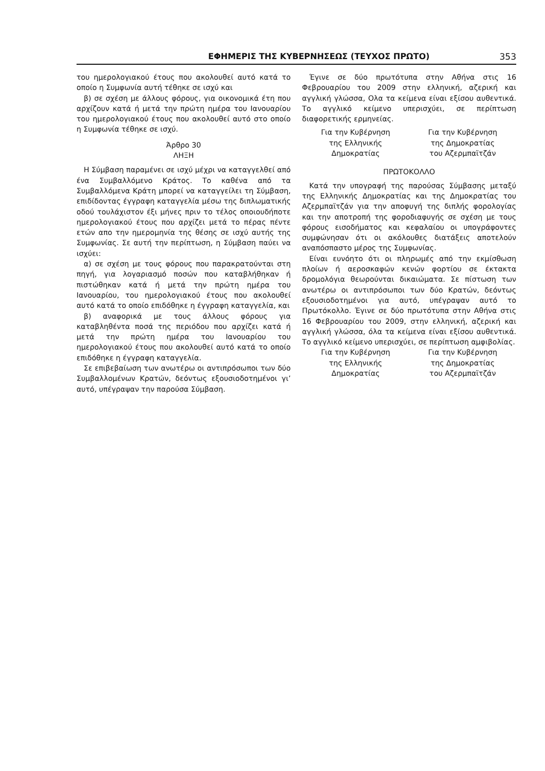ΕΦΗΜΕΡΙΣ ΤΗΣ ΚΥΒΕΡΝΗΣΕΩΣ (ΤΕΥΧΟΣ ΠΡΩΤΟ) 353
του ημερολογιακού έτους που ακολουθεί αυτό κατά το οποίο η Συμφωνία αυτή τέθηκε σε ισχύ και
β) σε σχέση με άλλους φόρους, για οικονομικά έτη που αρχίζουν κατά ή μετά την πρώτη ημέρα του Ιανουαρίου του ημερολογιακού έτους που ακολουθεί αυτό στο οποίο η Συμφωνία τέθηκε σε ισχύ.
Άρθρο 30
ΛΗΞΗ
Η Σύμβαση παραμένει σε ισχύ μέχρι να καταγγελθεί από ένα Συμβαλλόμενο Κράτος. Το καθένα από τα Συμβαλλόμενα Κράτη μπορεί να καταγγείλει τη Σύμβαση, επιδίδοντας έγγραφη καταγγελία μέσω της διπλωματικής οδού τουλάχιστον έξι μήνες πριν το τέλος οποιουδήποτε ημερολογιακού έτους που αρχίζει μετά το πέρας πέντε ετών απο την ημερομηνία της θέσης σε ισχύ αυτής της Συμφωνίας. Σε αυτή την περίπτωση, η Σύμβαση παύει να ισχύει:
α) σε σχέση με τους φόρους που παρακρατούνται στη πηγή, για λογαριασμό ποσών που καταβλήθηκαν ή πιστώθηκαν κατά ή μετά την πρώτη ημέρα του Ιανουαρίου, του ημερολογιακού έτους που ακολουθεί αυτό κατά το οποίο επιδόθηκε η έγγραφη καταγγελία, και
β) αναφορικά με τους άλλους φόρους για καταβληθέντα ποσά της περιόδου που αρχίζει κατά ή μετά την πρώτη ημέρα του Ιανουαρίου του ημερολογιακού έτους που ακολουθεί αυτό κατά το οποίο επιδόθηκε η έγγραφη καταγγελία.
Σε επιβεβαίωση των ανωτέρω οι αντιπρόσωποι των δύο Συμβαλλομένων Κρατών, δεόντως εξουσιοδοτημένοι γι’ αυτό, υπέγραψαν την παρούσα Σύμβαση.
Έγινε σε δύο πρωτότυπα στην Αθήνα στις 16 Φεβρουαρίου του 2009 στην ελληνική, αζερική και αγγλική γλώσσα, Ολα τα κείμενα είναι εξίσου αυθεντικά. Το αγγλικό κείμενο υπερισχύει, σε περίπτωση διαφορετικής ερμηνείας.
Για την Κυβέρνηση
της Ελληνικής
Δημοκρατίας
Για την Κυβέρνηση
της Δημοκρατίας
του Αζερμπαϊτζάν
ΠΡΩΤΟΚΟΛΛΟ
Κατά την υπογραφή της παρούσας Σύμβασης μεταξύ της Ελληνικής Δημοκρατίας και της Δημοκρατίας του Αζερμπαϊτζάν για την αποφυγή της διπλής φορολογίας και την αποτροπή της φοροδιαφυγής σε σχέση με τους φόρους εισοδήματος και κεφαλαίου οι υπογράφοντες συμφώνησαν ότι οι ακόλουθες διατάξεις αποτελούν αναπόσπαστο μέρος της Συμφωνίας.
Είναι ευνόητο ότι οι πληρωμές από την εκμίσθωση πλοίων ή αεροσκαφών κενών φορτίου σε έκτακτα δρομολόγια θεωρούνται δικαιώματα. Σε πίστωση των ανωτέρω οι αντιπρόσωποι των δύο Κρατών, δεόντως εξουσιοδοτημένοι για αυτό, υπέγραψαν αυτό το Πρωτόκολλο. Έγινε σε δύο πρωτότυπα στην Αθήνα στις 16 Φεβρουαρίου του 2009, στην ελληνική, αζερική και αγγλική γλώσσα, όλα τα κείμενα είναι εξίσου αυθεντικά. Το αγγλικό κείμενο υπερισχύει, σε περίπτωση αμφιβολίας.
Για την Κυβέρνηση
της Ελληνικής
Δημοκρατίας
Για την Κυβέρνηση
της Δημοκρατίας
του Αζερμπαϊτζάν